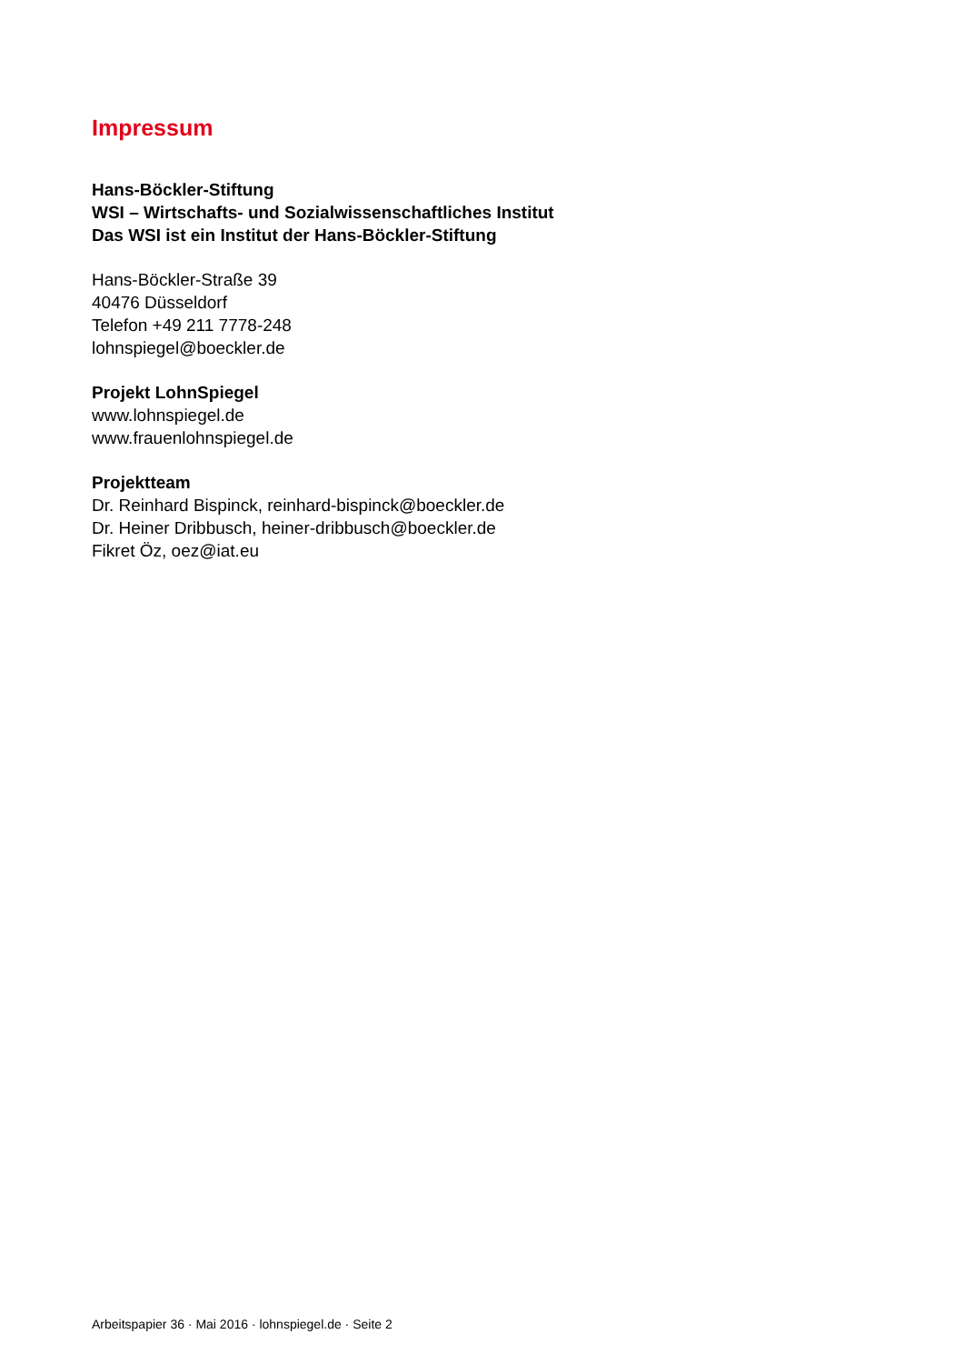Impressum
Hans-Böckler-Stiftung
WSI – Wirtschafts- und Sozialwissenschaftliches Institut
Das WSI ist ein Institut der Hans-Böckler-Stiftung
Hans-Böckler-Straße 39
40476 Düsseldorf
Telefon +49 211 7778-248
lohnspiegel@boeckler.de
Projekt LohnSpiegel
www.lohnspiegel.de
www.frauenlohnspiegel.de
Projektteam
Dr. Reinhard Bispinck, reinhard-bispinck@boeckler.de
Dr. Heiner Dribbusch, heiner-dribbusch@boeckler.de
Fikret Öz, oez@iat.eu
Arbeitspapier 36 · Mai 2016 · lohnspiegel.de · Seite 2